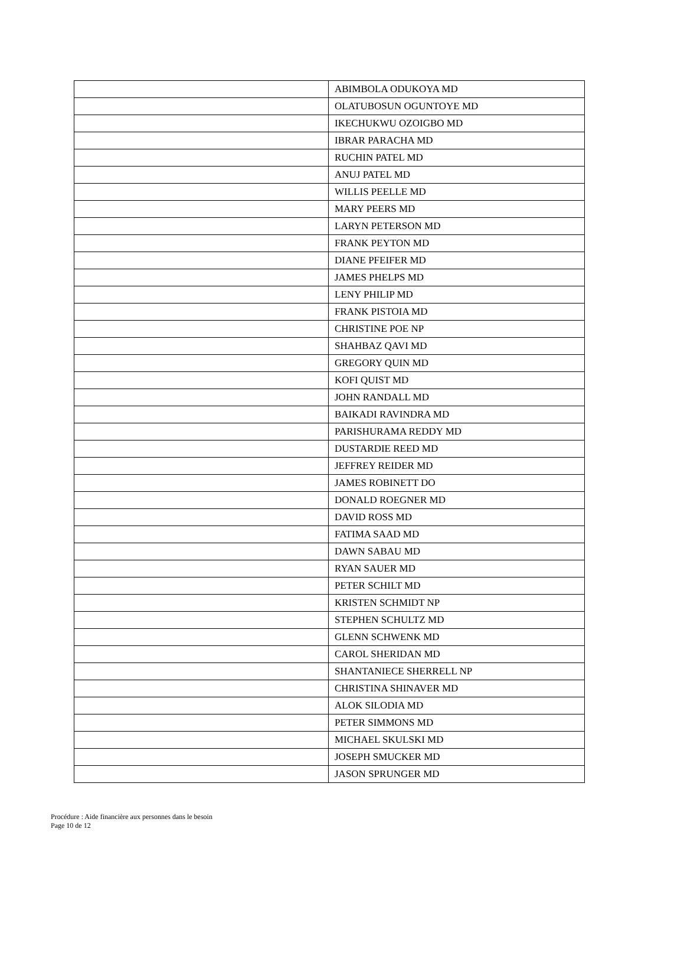| | ABIMBOLA ODUKOYA MD |
| | OLATUBOSUN OGUNTOYE MD |
| | IKECHUKWU OZOIGBO MD |
| | IBRAR PARACHA MD |
| | RUCHIN PATEL MD |
| | ANUJ PATEL MD |
| | WILLIS PEELLE MD |
| | MARY PEERS MD |
| | LARYN PETERSON MD |
| | FRANK PEYTON MD |
| | DIANE PFEIFER MD |
| | JAMES PHELPS MD |
| | LENY PHILIP MD |
| | FRANK PISTOIA MD |
| | CHRISTINE POE NP |
| | SHAHBAZ QAVI MD |
| | GREGORY QUIN MD |
| | KOFI QUIST MD |
| | JOHN RANDALL MD |
| | BAIKADI RAVINDRA MD |
| | PARISHURAMA REDDY MD |
| | DUSTARDIE REED MD |
| | JEFFREY REIDER MD |
| | JAMES ROBINETT DO |
| | DONALD ROEGNER MD |
| | DAVID ROSS MD |
| | FATIMA SAAD MD |
| | DAWN SABAU MD |
| | RYAN SAUER MD |
| | PETER SCHILT MD |
| | KRISTEN SCHMIDT NP |
| | STEPHEN SCHULTZ MD |
| | GLENN SCHWENK MD |
| | CAROL SHERIDAN MD |
| | SHANTANIECE SHERRELL NP |
| | CHRISTINA SHINAVER MD |
| | ALOK SILODIA MD |
| | PETER SIMMONS MD |
| | MICHAEL SKULSKI MD |
| | JOSEPH SMUCKER MD |
| | JASON SPRUNGER MD |
Procédure : Aide financière aux personnes dans le besoin
Page 10 de 12